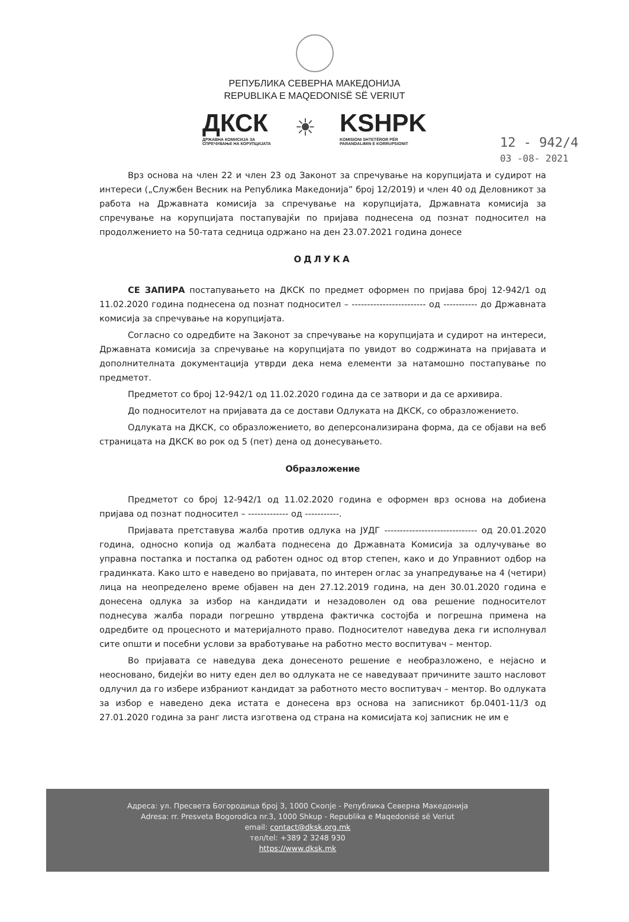РЕПУБЛИКА СЕВЕРНА МАКЕДОНИЈА
REPUBLIKA E MAQEDONISË SË VERIUT
ДКСК
ДРЖАВНА КОМИСИЈА ЗА
СПРЕЧУВАЊЕ НА КОРУПЦИЈАТА
☀
KSHPK
KOMISIONI SHTETËROR PËR
PARANDALIMIN E KORRUPSIONIT
12 - 942/4
03 -08- 2021
Врз основа на член 22 и член 23 од Законот за спречување на корупцијата и судирот на интереси („Службен Весник на Република Македонија” број 12/2019) и член 40 од Деловникот за работа на Државната комисија за спречување на корупцијата, Државната комисија за спречување на корупцијата постапувајќи по пријава поднесена од познат подносител на продолжението на 50-тата седница одржано на ден 23.07.2021 година донесе
ОДЛУКА
СЕ ЗАПИРА постапувањето на ДКСК по предмет оформен по пријава број 12-942/1 од 11.02.2020 година поднесена од познат подносител – ------------------------ од ----------- до Државната комисија за спречување на корупцијата.
Согласно со одредбите на Законот за спречување на корупцијата и судирот на интереси, Државната комисија за спречување на корупцијата по увидот во содржината на пријавата и дополнителната документација утврди дека нема елементи за натамошно постапување по предметот.
Предметот со број 12-942/1 од 11.02.2020 година да се затвори и да се архивира.
До подносителот на пријавата да се достави Одлуката на ДКСК, со образложението.
Одлуката на ДКСК, со образложението, во деперсонализирана форма, да се објави на веб страницата на ДКСК во рок од 5 (пет) дена од донесувањето.
Образложение
Предметот со број 12-942/1 од 11.02.2020 година е оформен врз основа на добиена пријава од познат подносител – ------------- од -----------.
Пријавата претставува жалба против одлука на ЈУДГ ------------------------------ од 20.01.2020 година, односно копија од жалбата поднесена до Државната Комисија за одлучување во управна постапка и постапка од работен однос од втор степен, како и до Управниот одбор на градинката. Како што е наведено во пријавата, по интерен оглас за унапредување на 4 (четири) лица на неопределено време објавен на ден 27.12.2019 година, на ден 30.01.2020 година е донесена одлука за избор на кандидати и незадоволен од ова решение подносителот поднесува жалба поради погрешно утврдена фактичка состојба и погрешна примена на одредбите од процесното и материјалното право. Подносителот наведува дека ги исполнувал сите општи и посебни услови за вработување на работно место воспитувач – ментор.
Во пријавата се наведува дека донесеното решение е необразложено, е нејасно и неосновано, бидејќи во ниту еден дел во одлуката не се наведуваат причините зашто насловот одлучил да го избере избраниот кандидат за работното место воспитувач – ментор. Во одлуката за избор е наведено дека истата е донесена врз основа на записникот бр.0401-11/3 од 27.01.2020 година за ранг листа изготвена од страна на комисијата кој записник не им е
Адреса: ул. Пресвета Богородица број 3, 1000 Скопје - Република Северна Македонија
Adresa: rr. Presveta Bogorodica nr.3, 1000 Shkup - Republika e Maqedonisë së Veriut
email: contact@dksk.org.mk
тел/tel: +389 2 3248 930
https://www.dksk.mk